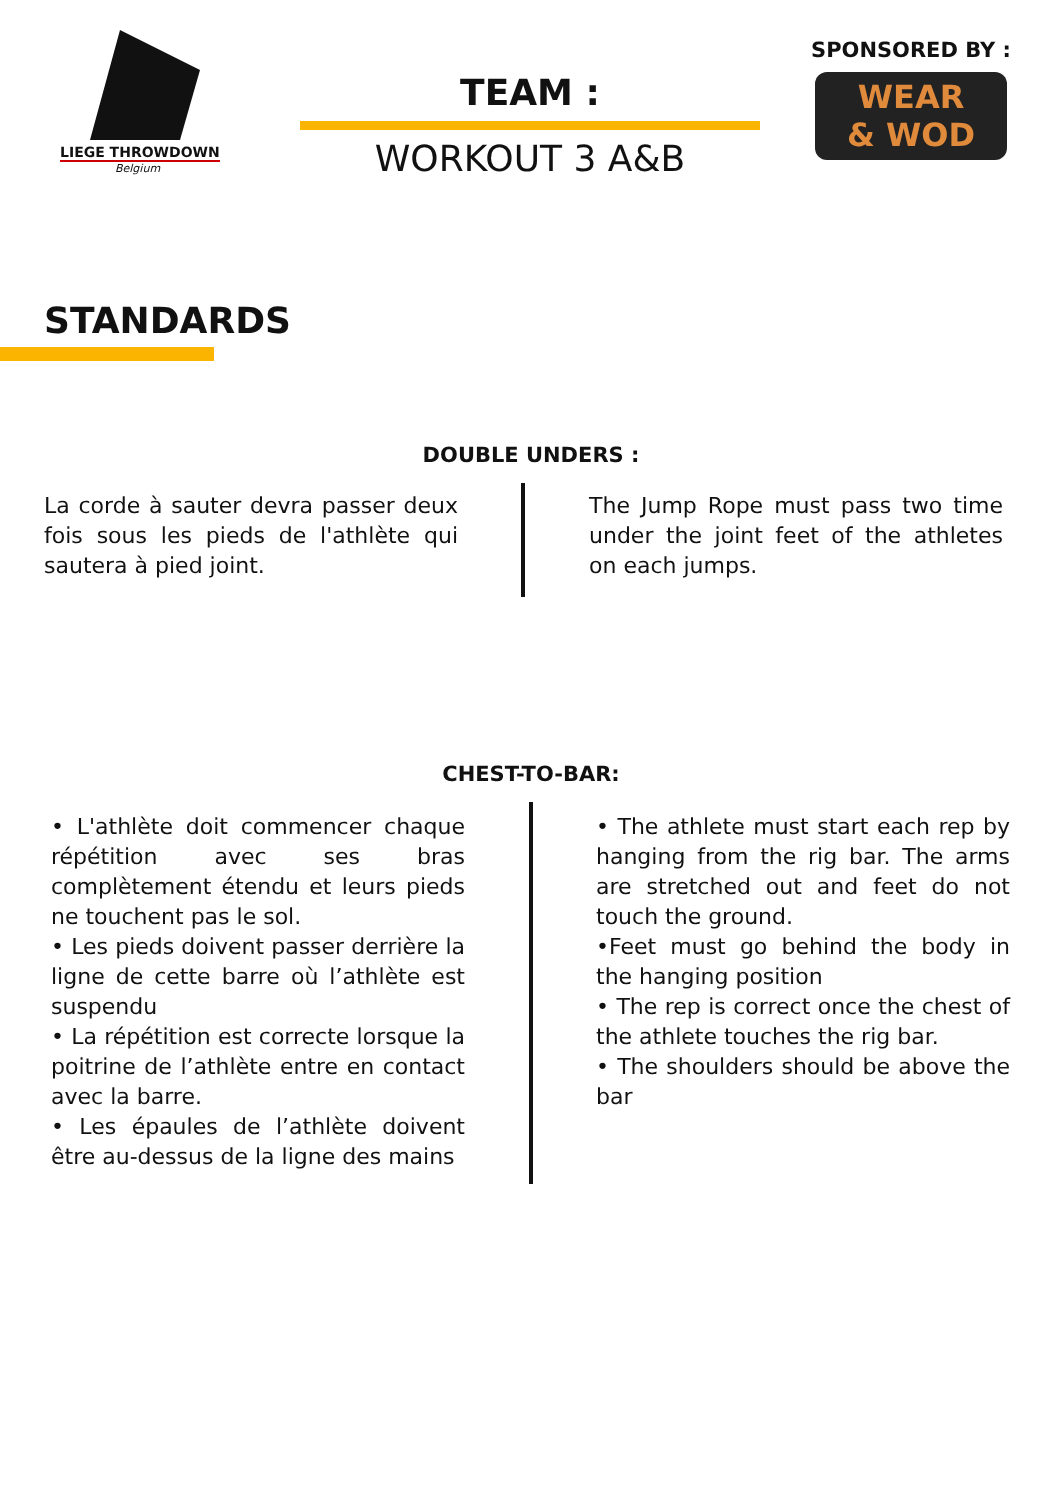LIEGE THROWDOWN
Belgium
TEAM :
WORKOUT 3 A&B
SPONSORED BY :
WEAR
& WOD
STANDARDS
DOUBLE UNDERS :
La corde à sauter devra passer deux fois sous les pieds de l'athlète qui sautera à pied joint.
The Jump Rope must pass two time under the joint feet of the athletes on each jumps.
CHEST-TO-BAR:
• L'athlète doit commencer chaque répétition avec ses bras complètement étendu et leurs pieds ne touchent pas le sol.
• Les pieds doivent passer derrière la ligne de cette barre où l’athlète est suspendu
• La répétition est correcte lorsque la poitrine de l’athlète entre en contact avec la barre.
• Les épaules de l’athlète doivent être au-dessus de la ligne des mains
• The athlete must start each rep by hanging from the rig bar. The arms are stretched out and feet do not touch the ground.
•Feet must go behind the body in the hanging position
• The rep is correct once the chest of the athlete touches the rig bar.
• The shoulders should be above the bar